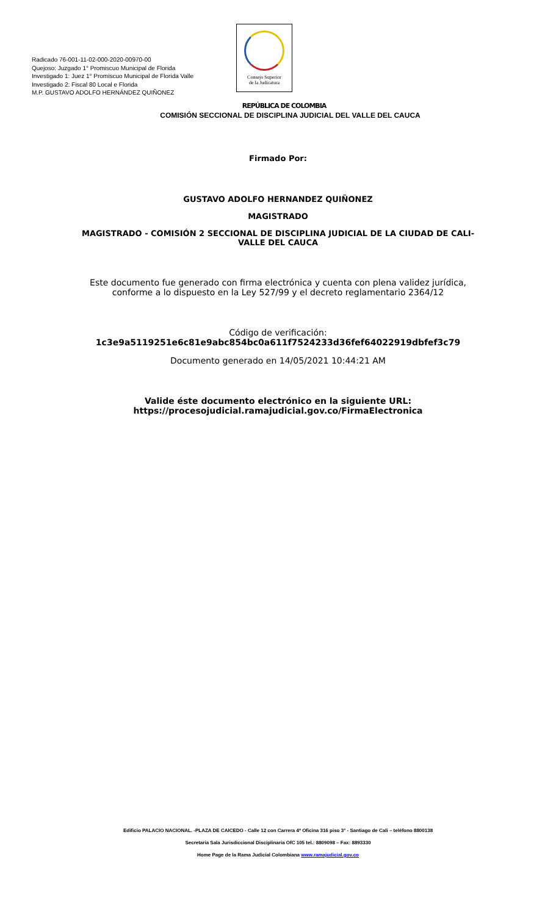Radicado 76-001-11-02-000-2020-00970-00
Quejoso: Juzgado 1° Promiscuo Municipal de Florida
Investigado 1: Juez 1° Promiscuo Municipal de Florida Valle
Investigado 2: Fiscal 80 Local e Florida
M.P. GUSTAVO ADOLFO HERNÁNDEZ QUIÑONEZ
Consejo Superior
de la Judicatura
REPÚBLICA DE COLOMBIA
COMISIÓN SECCIONAL DE DISCIPLINA JUDICIAL DEL VALLE DEL CAUCA
Firmado Por:
GUSTAVO ADOLFO HERNANDEZ QUIÑONEZ
MAGISTRADO
MAGISTRADO - COMISIÓN 2 SECCIONAL DE DISCIPLINA JUDICIAL DE LA CIUDAD DE CALI-VALLE DEL CAUCA
Este documento fue generado con firma electrónica y cuenta con plena validez jurídica, conforme a lo dispuesto en la Ley 527/99 y el decreto reglamentario 2364/12
Código de verificación:
1c3e9a5119251e6c81e9abc854bc0a611f7524233d36fef64022919dbfef3c79
Documento generado en 14/05/2021 10:44:21 AM
Valide éste documento electrónico en la siguiente URL:
https://procesojudicial.ramajudicial.gov.co/FirmaElectronica
Edificio PALACIO NACIONAL. -PLAZA DE CAICEDO - Calle 12 con Carrera 4ª Oficina 316 piso 3° - Santiago de Cali – teléfono 8800138
Secretaria Sala Jurisdiccional Disciplinaria OfC 105 tel.: 8809098 – Fax: 8893330
Home Page de la Rama Judicial Colombiana www.ramajudicial.gov.co